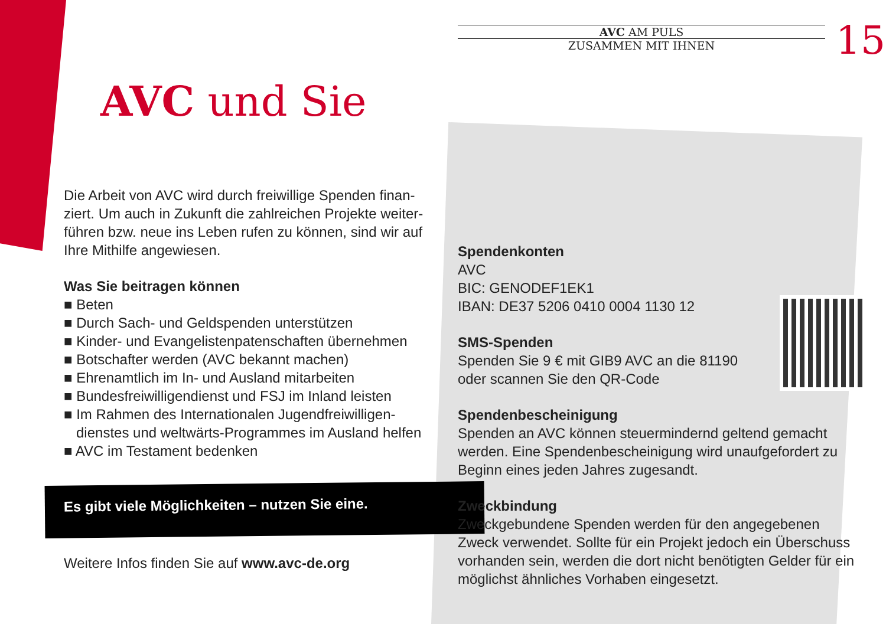AVC AM PULS
ZUSAMMEN MIT IHNEN
15
AVC und Sie
Die Arbeit von AVC wird durch freiwillige Spenden finan­ziert. Um auch in Zukunft die zahlreichen Projekte weiter­führen bzw. neue ins Leben rufen zu können, sind wir auf Ihre Mithilfe angewiesen.
Was Sie beitragen können
■ Beten
■ Durch Sach- und Geldspenden unterstützen
■ Kinder- und Evangelistenpatenschaften übernehmen
■ Botschafter werden (AVC bekannt machen)
■ Ehrenamtlich im In- und Ausland mitarbeiten
■ Bundesfreiwilligendienst und FSJ im Inland leisten
■ Im Rahmen des Internationalen Jugendfreiwilligen­dienstes und weltwärts-Programmes im Ausland helfen
■ AVC im Testament bedenken
Es gibt viele Möglichkeiten – nutzen Sie eine.
Weitere Infos finden Sie auf www.avc-de.org
Spendenkonten
AVC
BIC: GENODEF1EK1
IBAN: DE37 5206 0410 0004 1130 12
SMS-Spenden
Spenden Sie 9 € mit GIB9 AVC an die 81190
oder scannen Sie den QR-Code
Spendenbescheinigung
Spenden an AVC können steuermindernd geltend gemacht werden. Eine Spendenbescheinigung wird unaufgefordert zu Beginn eines jeden Jahres zugesandt.
Zweckbindung
Zweckgebundene Spenden werden für den angegebenen Zweck verwendet. Sollte für ein Projekt jedoch ein Über­schuss vorhanden sein, werden die dort nicht benötigten Gelder für ein möglichst ähnliches Vorhaben eingesetzt.